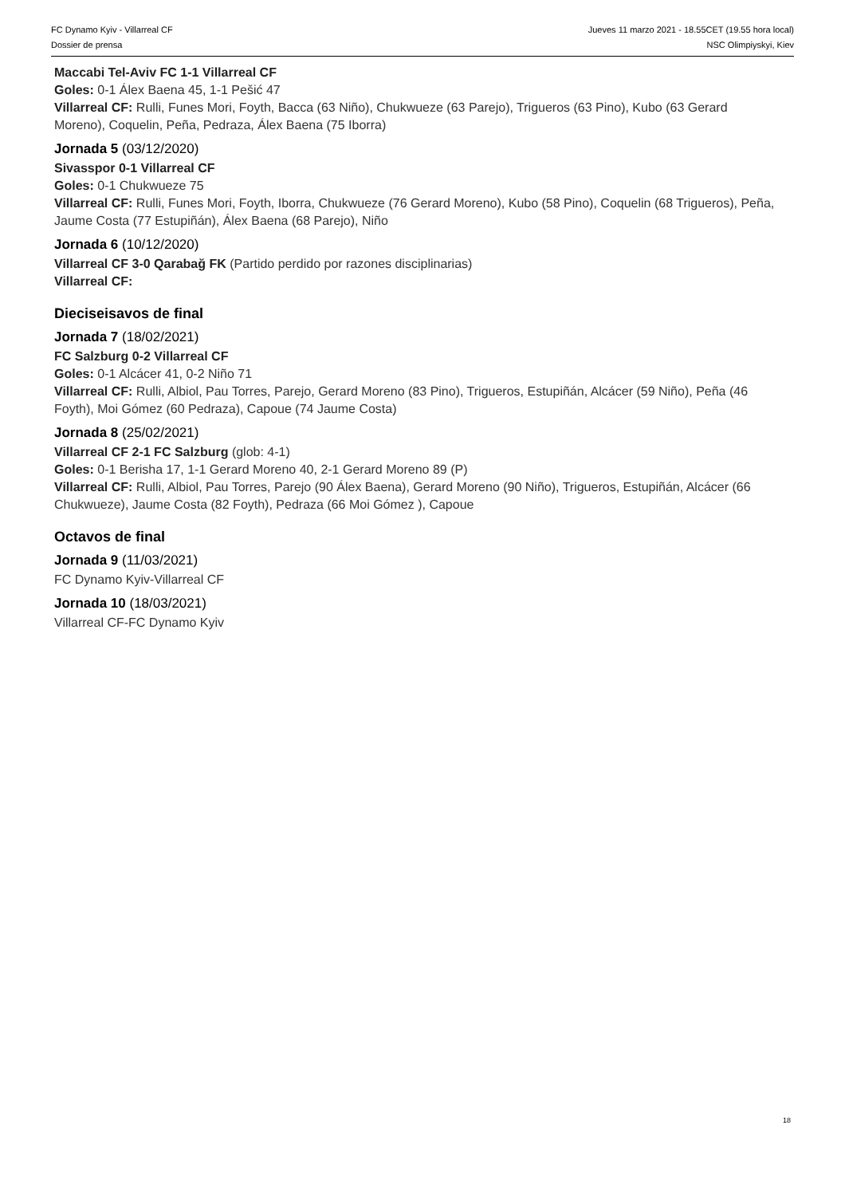FC Dynamo Kyiv - Villarreal CF
Dossier de prensa
Jueves 11 marzo 2021 - 18.55CET (19.55 hora local)
NSC Olimpiyskyi, Kiev
Maccabi Tel-Aviv FC 1-1 Villarreal CF
Goles: 0-1 Álex Baena 45, 1-1 Pešić 47
Villarreal CF: Rulli, Funes Mori, Foyth, Bacca (63 Niño), Chukwueze (63 Parejo), Trigueros (63 Pino), Kubo (63 Gerard Moreno), Coquelin, Peña, Pedraza, Álex Baena (75 Iborra)
Jornada 5 (03/12/2020)
Sivasspor 0-1 Villarreal CF
Goles: 0-1 Chukwueze 75
Villarreal CF: Rulli, Funes Mori, Foyth, Iborra, Chukwueze (76 Gerard Moreno), Kubo (58 Pino), Coquelin (68 Trigueros), Peña, Jaume Costa (77 Estupiñán), Álex Baena (68 Parejo), Niño
Jornada 6 (10/12/2020)
Villarreal CF 3-0 Qarabağ FK (Partido perdido por razones disciplinarias)
Villarreal CF:
Dieciseisavos de final
Jornada 7 (18/02/2021)
FC Salzburg 0-2 Villarreal CF
Goles: 0-1 Alcácer 41, 0-2 Niño 71
Villarreal CF: Rulli, Albiol, Pau Torres, Parejo, Gerard Moreno (83 Pino), Trigueros, Estupiñán, Alcácer (59 Niño), Peña (46 Foyth), Moi Gómez (60 Pedraza), Capoue (74 Jaume Costa)
Jornada 8 (25/02/2021)
Villarreal CF 2-1 FC Salzburg (glob: 4-1)
Goles: 0-1 Berisha 17, 1-1 Gerard Moreno 40, 2-1 Gerard Moreno 89 (P)
Villarreal CF: Rulli, Albiol, Pau Torres, Parejo (90 Álex Baena), Gerard Moreno (90 Niño), Trigueros, Estupiñán, Alcácer (66 Chukwueze), Jaume Costa (82 Foyth), Pedraza (66 Moi Gómez ), Capoue
Octavos de final
Jornada 9 (11/03/2021)
FC Dynamo Kyiv-Villarreal CF
Jornada 10 (18/03/2021)
Villarreal CF-FC Dynamo Kyiv
18